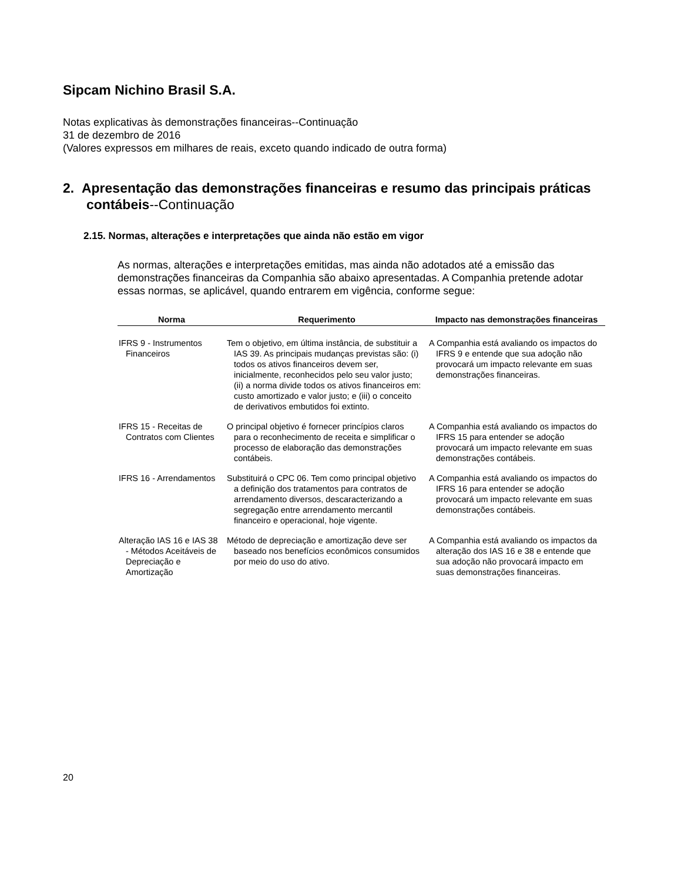Sipcam Nichino Brasil S.A.
Notas explicativas às demonstrações financeiras--Continuação
31 de dezembro de 2016
(Valores expressos em milhares de reais, exceto quando indicado de outra forma)
2. Apresentação das demonstrações financeiras e resumo das principais práticas contábeis--Continuação
2.15. Normas, alterações e interpretações que ainda não estão em vigor
As normas, alterações e interpretações emitidas, mas ainda não adotados até a emissão das demonstrações financeiras da Companhia são abaixo apresentadas. A Companhia pretende adotar essas normas, se aplicável, quando entrarem em vigência, conforme segue:
| Norma | Requerimento | Impacto nas demonstrações financeiras |
| --- | --- | --- |
| IFRS 9 - Instrumentos Financeiros | Tem o objetivo, em última instância, de substituir a IAS 39. As principais mudanças previstas são: (i) todos os ativos financeiros devem ser, inicialmente, reconhecidos pelo seu valor justo; (ii) a norma divide todos os ativos financeiros em: custo amortizado e valor justo; e (iii) o conceito de derivativos embutidos foi extinto. | A Companhia está avaliando os impactos do IFRS 9 e entende que sua adoção não provocará um impacto relevante em suas demonstrações financeiras. |
| IFRS 15 - Receitas de Contratos com Clientes | O principal objetivo é fornecer princípios claros para o reconhecimento de receita e simplificar o processo de elaboração das demonstrações contábeis. | A Companhia está avaliando os impactos do IFRS 15 para entender se adoção provocará um impacto relevante em suas demonstrações contábeis. |
| IFRS 16 - Arrendamentos | Substituirá o CPC 06. Tem como principal objetivo a definição dos tratamentos para contratos de arrendamento diversos, descaracterizando a segregação entre arrendamento mercantil financeiro e operacional, hoje vigente. | A Companhia está avaliando os impactos do IFRS 16 para entender se adoção provocará um impacto relevante em suas demonstrações contábeis. |
| Alteração IAS 16 e IAS 38 - Métodos Aceitáveis de Depreciação e Amortização | Método de depreciação e amortização deve ser baseado nos benefícios econômicos consumidos por meio do uso do ativo. | A Companhia está avaliando os impactos da alteração dos IAS 16 e 38 e entende que sua adoção não provocará impacto em suas demonstrações financeiras. |
20